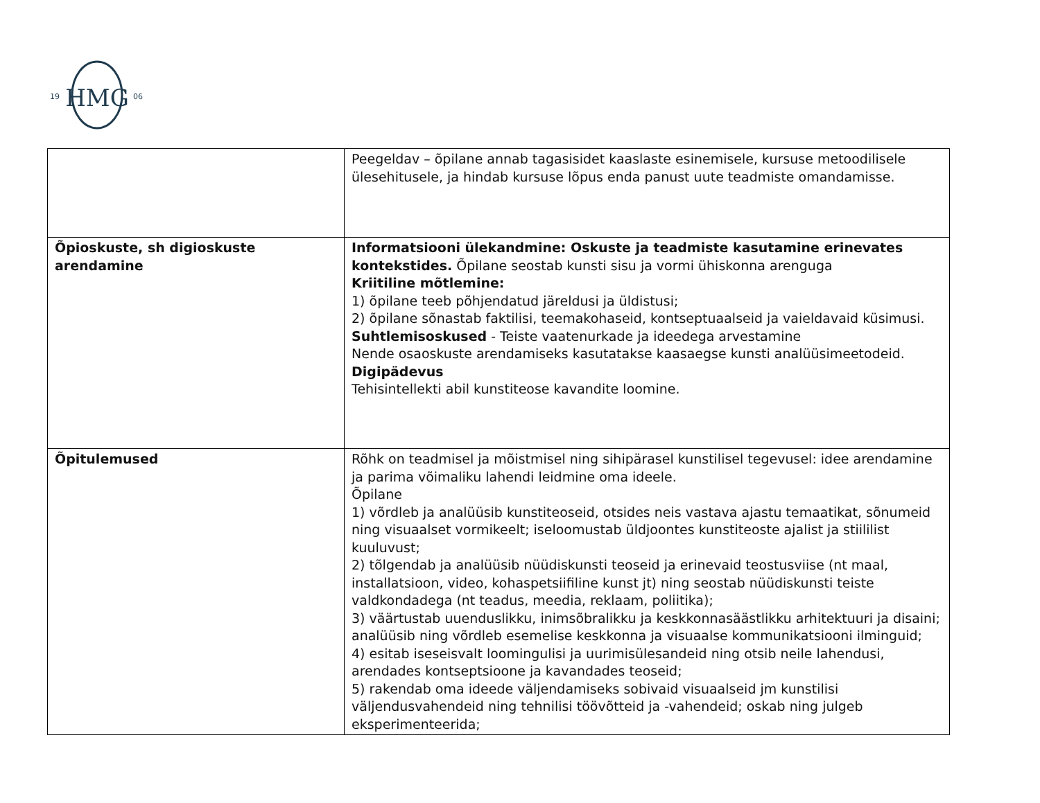HMG
19
06
| | Peegeldav – õpilane annab tagasisidet kaaslaste esinemisele, kursuse metoodilisele ülesehitusele, ja hindab kursuse lõpus enda panust uute teadmiste omandamisse. |
| Õpioskuste, sh digioskuste arendamine | Informatsiooni ülekandmine: Oskuste ja teadmiste kasutamine erinevates kontekstides. Õpilane seostab kunsti sisu ja vormi ühiskonna arenguga Kriitiline mõtlemine: 1) õpilane teeb põhjendatud järeldusi ja üldistusi; 2) õpilane sõnastab faktilisi, teemakohaseid, kontseptuaalseid ja vaieldavaid küsimusi. Suhtlemisoskused - Teiste vaatenurkade ja ideedega arvestamine Nende osaoskuste arendamiseks kasutatakse kaasaegse kunsti analüüsimeetodeid. Digipädevus Tehisintellekti abil kunstiteose kavandite loomine. |
| Õpitulemused | Rõhk on teadmisel ja mõistmisel ning sihipärasel kunstilisel tegevusel: idee arendamine ja parima võimaliku lahendi leidmine oma ideele. Õpilane 1) võrdleb ja analüüsib kunstiteoseid, otsides neis vastava ajastu temaatikat, sõnumeid ning visuaalset vormikeelt; iseloomustab üldjoontes kunstiteoste ajalist ja stiililist kuuluvust; 2) tõlgendab ja analüüsib nüüdiskunsti teoseid ja erinevaid teostusviise (nt maal, installatsioon, video, kohaspetsiifiline kunst jt) ning seostab nüüdiskunsti teiste valdkondadega (nt teadus, meedia, reklaam, poliitika); 3) väärtustab uuenduslikku, inimsõbralikku ja keskkonnasäästlikku arhitektuuri ja disaini; analüüsib ning võrdleb esemelise keskkonna ja visuaalse kommunikatsiooni ilminguid; 4) esitab iseseisvalt loomingulisi ja uurimisülesandeid ning otsib neile lahendusi, arendades kontseptsioone ja kavandades teoseid; 5) rakendab oma ideede väljendamiseks sobivaid visuaalseid jm kunstilisi väljendusvahendeid ning tehnilisi töövõtteid ja -vahendeid; oskab ning julgeb eksperimenteerida; |